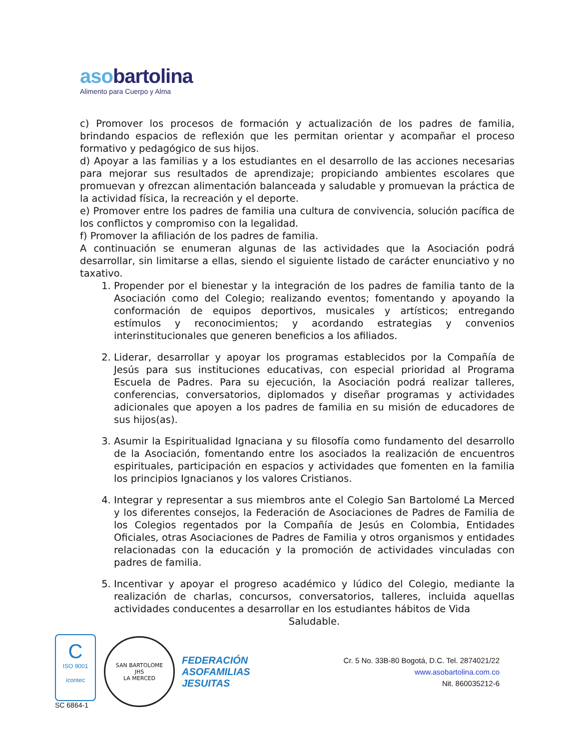asobartolina
Alimento para Cuerpo y Alma
c) Promover los procesos de formación y actualización de los padres de familia, brindando espacios de reflexión que les permitan orientar y acompañar el proceso formativo y pedagógico de sus hijos.
d) Apoyar a las familias y a los estudiantes en el desarrollo de las acciones necesarias para mejorar sus resultados de aprendizaje; propiciando ambientes escolares que promuevan y ofrezcan alimentación balanceada y saludable y promuevan la práctica de la actividad física, la recreación y el deporte.
e) Promover entre los padres de familia una cultura de convivencia, solución pacífica de los conflictos y compromiso con la legalidad.
f) Promover la afiliación de los padres de familia.
A continuación se enumeran algunas de las actividades que la Asociación podrá desarrollar, sin limitarse a ellas, siendo el siguiente listado de carácter enunciativo y no taxativo.
1. Propender por el bienestar y la integración de los padres de familia tanto de la Asociación como del Colegio; realizando eventos; fomentando y apoyando la conformación de equipos deportivos, musicales y artísticos; entregando estímulos y reconocimientos; y acordando estrategias y convenios interinstitucionales que generen beneficios a los afiliados.
2. Liderar, desarrollar y apoyar los programas establecidos por la Compañía de Jesús para sus instituciones educativas, con especial prioridad al Programa Escuela de Padres. Para su ejecución, la Asociación podrá realizar talleres, conferencias, conversatorios, diplomados y diseñar programas y actividades adicionales que apoyen a los padres de familia en su misión de educadores de sus hijos(as).
3. Asumir la Espiritualidad Ignaciana y su filosofía como fundamento del desarrollo de la Asociación, fomentando entre los asociados la realización de encuentros espirituales, participación en espacios y actividades que fomenten en la familia los principios Ignacianos y los valores Cristianos.
4. Integrar y representar a sus miembros ante el Colegio San Bartolomé La Merced y los diferentes consejos, la Federación de Asociaciones de Padres de Familia de los Colegios regentados por la Compañía de Jesús en Colombia, Entidades Oficiales, otras Asociaciones de Padres de Familia y otros organismos y entidades relacionadas con la educación y la promoción de actividades vinculadas con padres de familia.
5. Incentivar y apoyar el progreso académico y lúdico del Colegio, mediante la realización de charlas, concursos, conversatorios, talleres, incluida aquellas actividades conducentes a desarrollar en los estudiantes hábitos de Vida
Saludable.
C
ISO 9001
icontec
SC 6864-1
SAN BARTOLOME
JHS
LA MERCED
FEDERACIÓN
ASOFAMILIAS
JESUITAS
Cr. 5 No. 33B-80 Bogotá, D.C. Tel. 2874021/22
www.asobartolina.com.co
Nit. 860035212-6